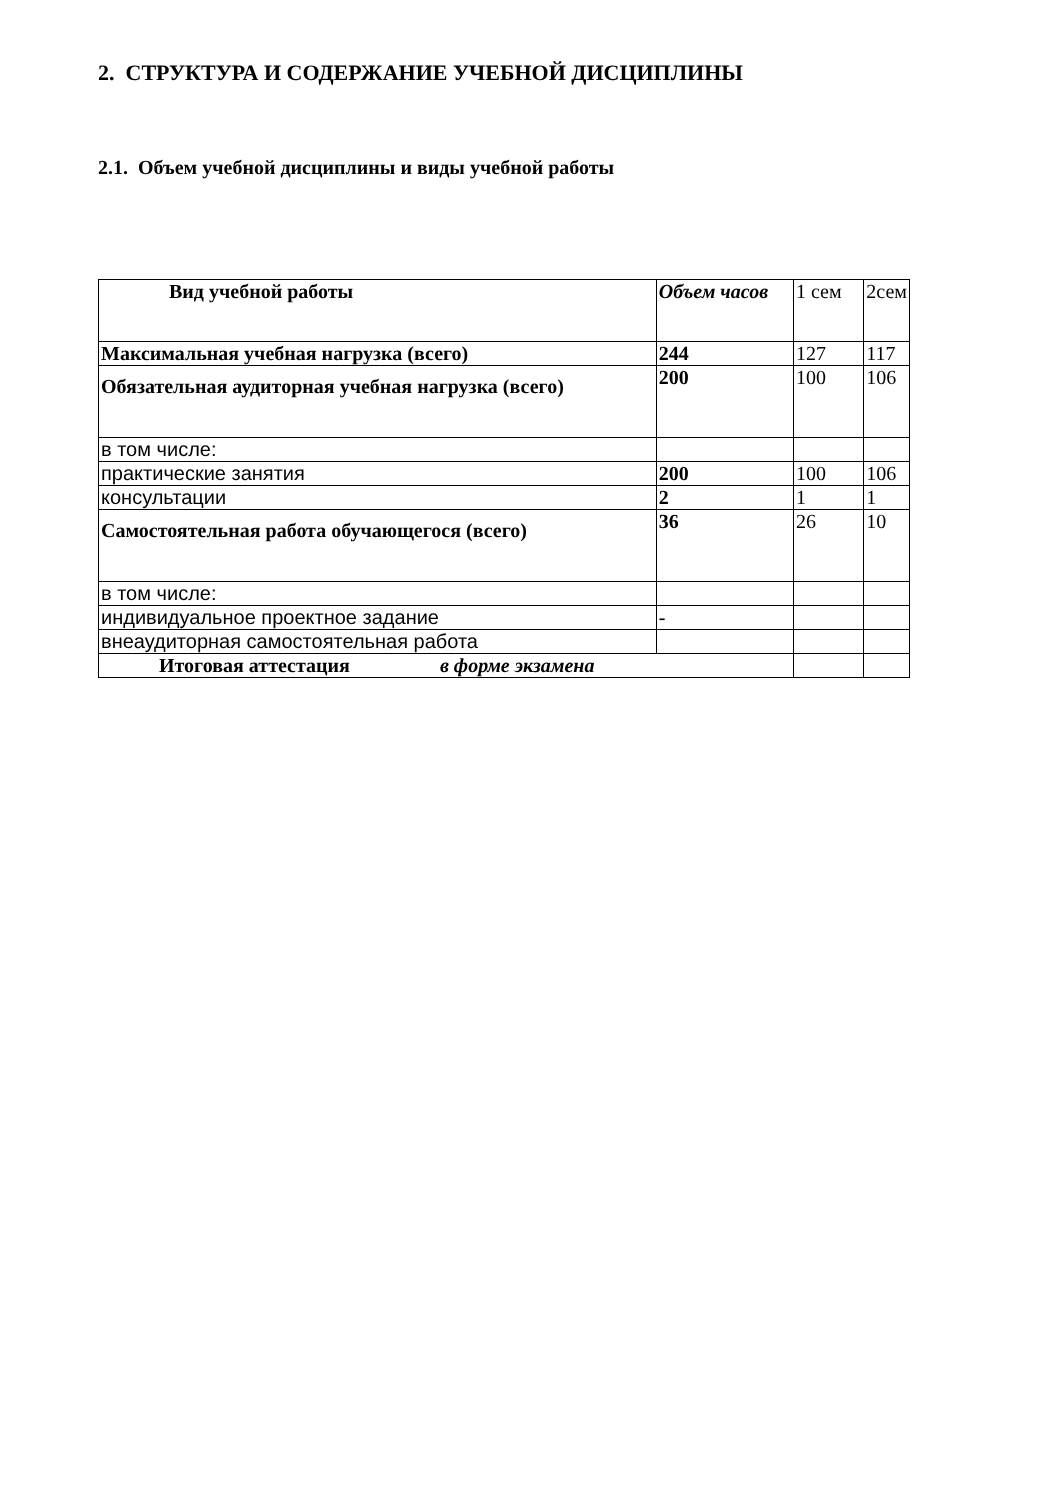2. СТРУКТУРА И СОДЕРЖАНИЕ УЧЕБНОЙ ДИСЦИПЛИНЫ
2.1. Объем учебной дисциплины и виды учебной работы
| Вид учебной работы | Объем часов | 1 сем | 2сем |
| Максимальная учебная нагрузка (всего) | 244 | 127 | 117 |
| Обязательная аудиторная учебная нагрузка (всего) | 200 | 100 | 106 |
| в том числе: | | | |
| практические занятия | 200 | 100 | 106 |
| консультации | 2 | 1 | 1 |
| Самостоятельная работа обучающегося (всего) | 36 | 26 | 10 |
| в том числе: | | | |
| индивидуальное проектное задание | - | | |
| внеаудиторная самостоятельная работа | | | |
| Итоговая аттестация в форме экзамена | | | |